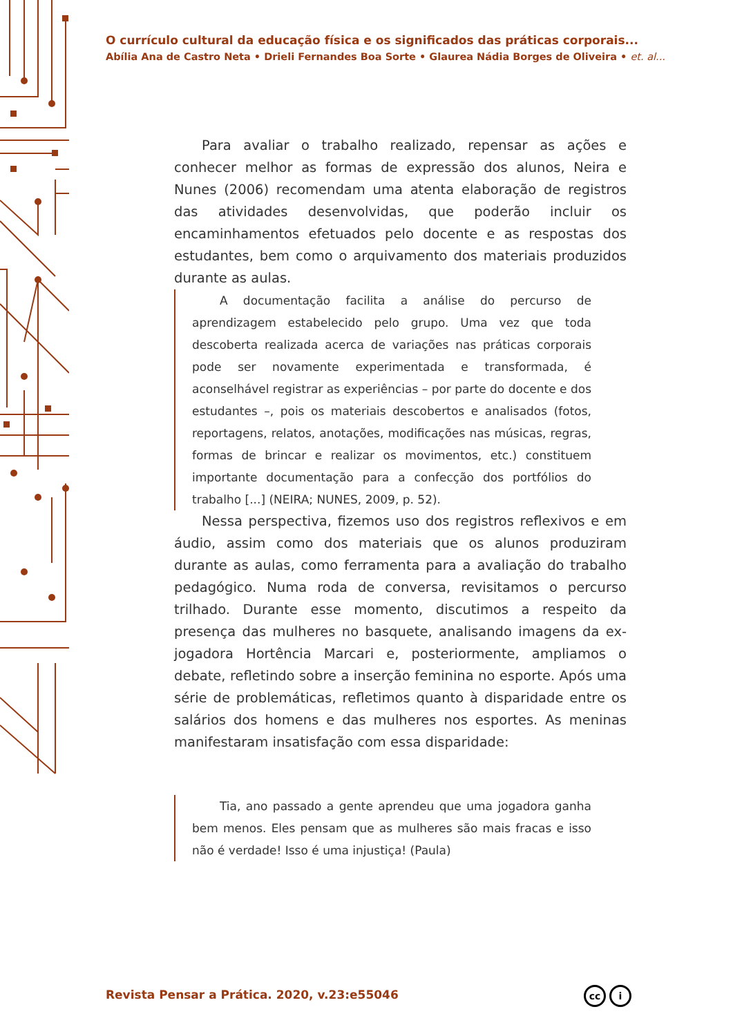O currículo cultural da educação física e os significados das práticas corporais...
Abília Ana de Castro Neta • Drieli Fernandes Boa Sorte • Glaurea Nádia Borges de Oliveira • et. al...
Para avaliar o trabalho realizado, repensar as ações e conhecer melhor as formas de expressão dos alunos, Neira e Nunes (2006) recomendam uma atenta elaboração de registros das atividades desenvolvidas, que poderão incluir os encaminhamentos efetuados pelo docente e as respostas dos estudantes, bem como o arquivamento dos materiais produzidos durante as aulas.
A documentação facilita a análise do percurso de aprendizagem estabelecido pelo grupo. Uma vez que toda descoberta realizada acerca de variações nas práticas corporais pode ser novamente experimentada e transformada, é aconselhável registrar as experiências – por parte do docente e dos estudantes –, pois os materiais descobertos e analisados (fotos, reportagens, relatos, anotações, modificações nas músicas, regras, formas de brincar e realizar os movimentos, etc.) constituem importante documentação para a confecção dos portfólios do trabalho [...] (NEIRA; NUNES, 2009, p. 52).
Nessa perspectiva, fizemos uso dos registros reflexivos e em áudio, assim como dos materiais que os alunos produziram durante as aulas, como ferramenta para a avaliação do trabalho pedagógico. Numa roda de conversa, revisitamos o percurso trilhado. Durante esse momento, discutimos a respeito da presença das mulheres no basquete, analisando imagens da ex-jogadora Hortência Marcari e, posteriormente, ampliamos o debate, refletindo sobre a inserção feminina no esporte. Após uma série de problemáticas, refletimos quanto à disparidade entre os salários dos homens e das mulheres nos esportes. As meninas manifestaram insatisfação com essa disparidade:
Tia, ano passado a gente aprendeu que uma jogadora ganha bem menos. Eles pensam que as mulheres são mais fracas e isso não é verdade! Isso é uma injustiça! (Paula)
Revista Pensar a Prática. 2020, v.23:e55046
cc i